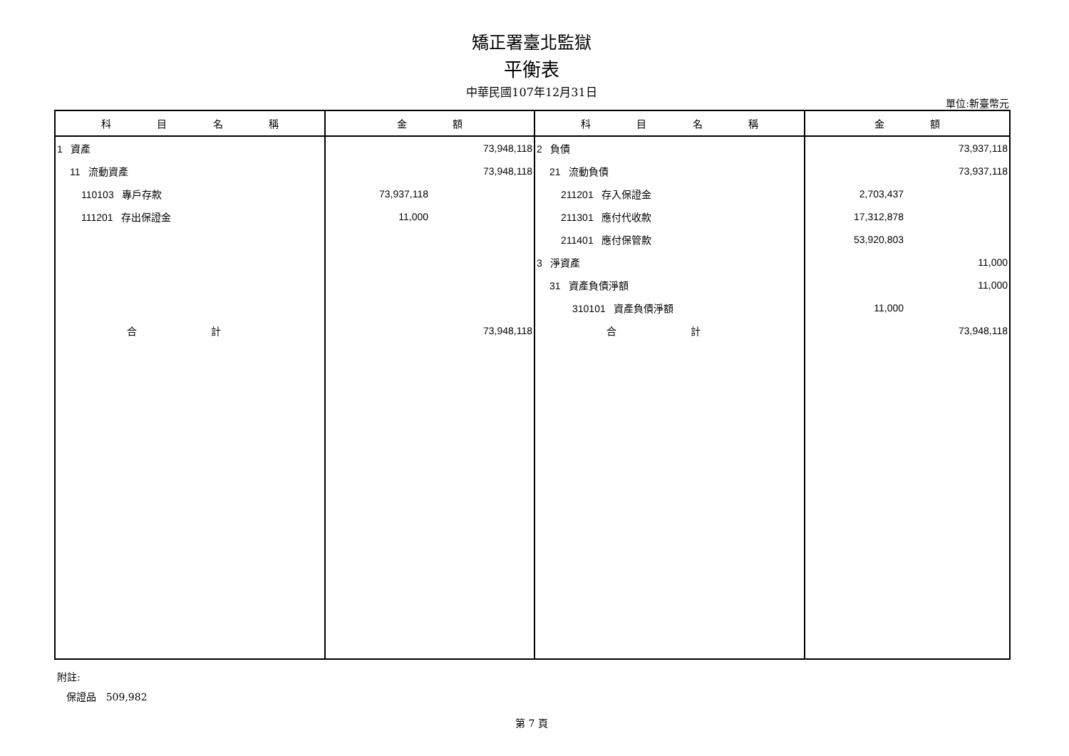矯正署臺北監獄
平衡表
中華民國107年12月31日
單位:新臺幣元
| 科 目 名 稱 | 金 額 | 科 目 名 稱 | 金 額 |
| --- | --- | --- | --- |
| 1 資產 | 73,948,118 | 2 負債 | 73,937,118 |
| 11 流動資產 | 73,948,118 | 21 流動負債 | 73,937,118 |
| 110103 專戶存款 | 73,937,118 | 211201 存入保證金 | 2,703,437 |
| 111201 存出保證金 | 11,000 | 211301 應付代收款 | 17,312,878 |
| | | 211401 應付保管款 | 53,920,803 |
| | | 3 淨資產 | 11,000 |
| | | 31 資產負債淨額 | 11,000 |
| | | 310101 資產負債淨額 | 11,000 |
| 合 計 | 73,948,118 | 合 計 | 73,948,118 |
附註:
保證品 509,982
第 7 頁